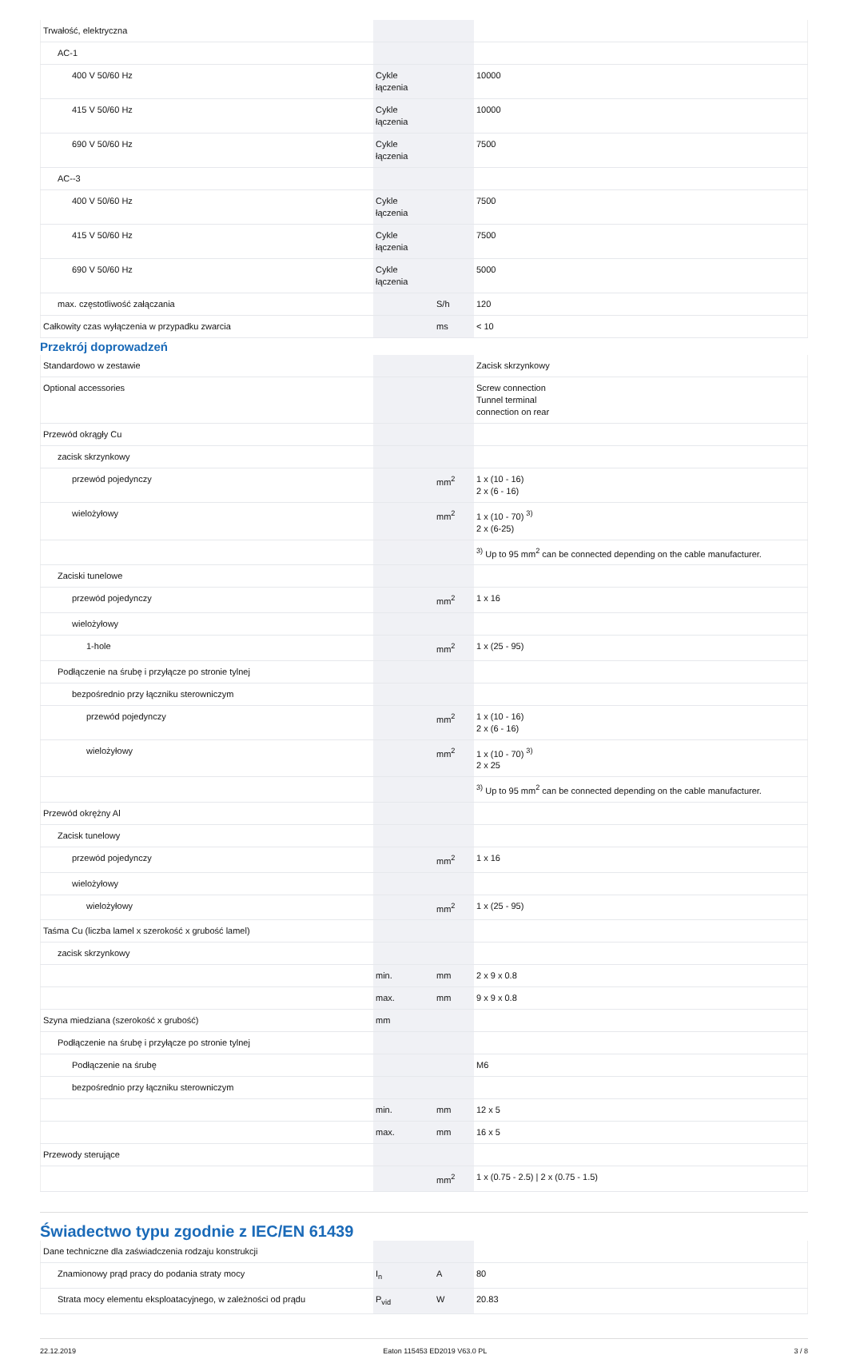| Trwałość, elektryczna | | | |
| AC-1 | | | |
| 400 V 50/60 Hz | Cykle łączenia | | 10000 |
| 415 V 50/60 Hz | Cykle łączenia | | 10000 |
| 690 V 50/60 Hz | Cykle łączenia | | 7500 |
| AC--3 | | | |
| 400 V 50/60 Hz | Cykle łączenia | | 7500 |
| 415 V 50/60 Hz | Cykle łączenia | | 7500 |
| 690 V 50/60 Hz | Cykle łączenia | | 5000 |
| max. częstotliwość załączania | | S/h | 120 |
| Całkowity czas wyłączenia w przypadku zwarcia | | ms | < 10 |
Przekrój doprowadzeń
| Standardowo w zestawie | | | Zacisk skrzynkowy |
| Optional accessories | | | Screw connection Tunnel terminal connection on rear |
| Przewód okrągły Cu | | | |
| zacisk skrzynkowy | | | |
| przewód pojedynczy | | mm<sup>2</sup> | 1 x (10 - 16) 2 x (6 - 16) |
| wielożyłowy | | mm<sup>2</sup> | 1 x (10 - 70) <sup>3)</sup> 2 x (6-25) |
| | | | <sup>3)</sup> Up to 95 mm<sup>2</sup> can be connected depending on the cable manufacturer. |
| Zaciski tunelowe | | | |
| przewód pojedynczy | | mm<sup>2</sup> | 1 x 16 |
| wielożyłowy | | | |
| 1-hole | | mm<sup>2</sup> | 1 x (25 - 95) |
| Podłączenie na śrubę i przyłącze po stronie tylnej | | | |
| bezpośrednio przy łączniku sterowniczym | | | |
| przewód pojedynczy | | mm<sup>2</sup> | 1 x (10 - 16) 2 x (6 - 16) |
| wielożyłowy | | mm<sup>2</sup> | 1 x (10 - 70) <sup>3)</sup> 2 x 25 |
| | | | <sup>3)</sup> Up to 95 mm<sup>2</sup> can be connected depending on the cable manufacturer. |
| Przewód okrężny Al | | | |
| Zacisk tunelowy | | | |
| przewód pojedynczy | | mm<sup>2</sup> | 1 x 16 |
| wielożyłowy | | | |
| wielożyłowy | | mm<sup>2</sup> | 1 x (25 - 95) |
| Taśma Cu (liczba lamel x szerokość x grubość lamel) | | | |
| zacisk skrzynkowy | | | |
| | min. | mm | 2 x 9 x 0.8 |
| | max. | mm | 9 x 9 x 0.8 |
| Szyna miedziana (szerokość x grubość) | mm | | |
| Podłączenie na śrubę i przyłącze po stronie tylnej | | | |
| Podłączenie na śrubę | | | M6 |
| bezpośrednio przy łączniku sterowniczym | | | |
| | min. | mm | 12 x 5 |
| | max. | mm | 16 x 5 |
| Przewody sterujące | | | |
| | | mm<sup>2</sup> | 1 x (0.75 - 2.5) / 2 x (0.75 - 1.5) |
Świadectwo typu zgodnie z IEC/EN 61439
| Dane techniczne dla zaświadczenia rodzaju konstrukcji | | | |
| Znamionowy prąd pracy do podania straty mocy | I<sub>n</sub> | A | 80 |
| Strata mocy elementu eksploatacyjnego, w zależności od prądu | P<sub>vid</sub> | W | 20.83 |
22.12.2019 Eaton 115453 ED2019 V63.0 PL 3 / 8